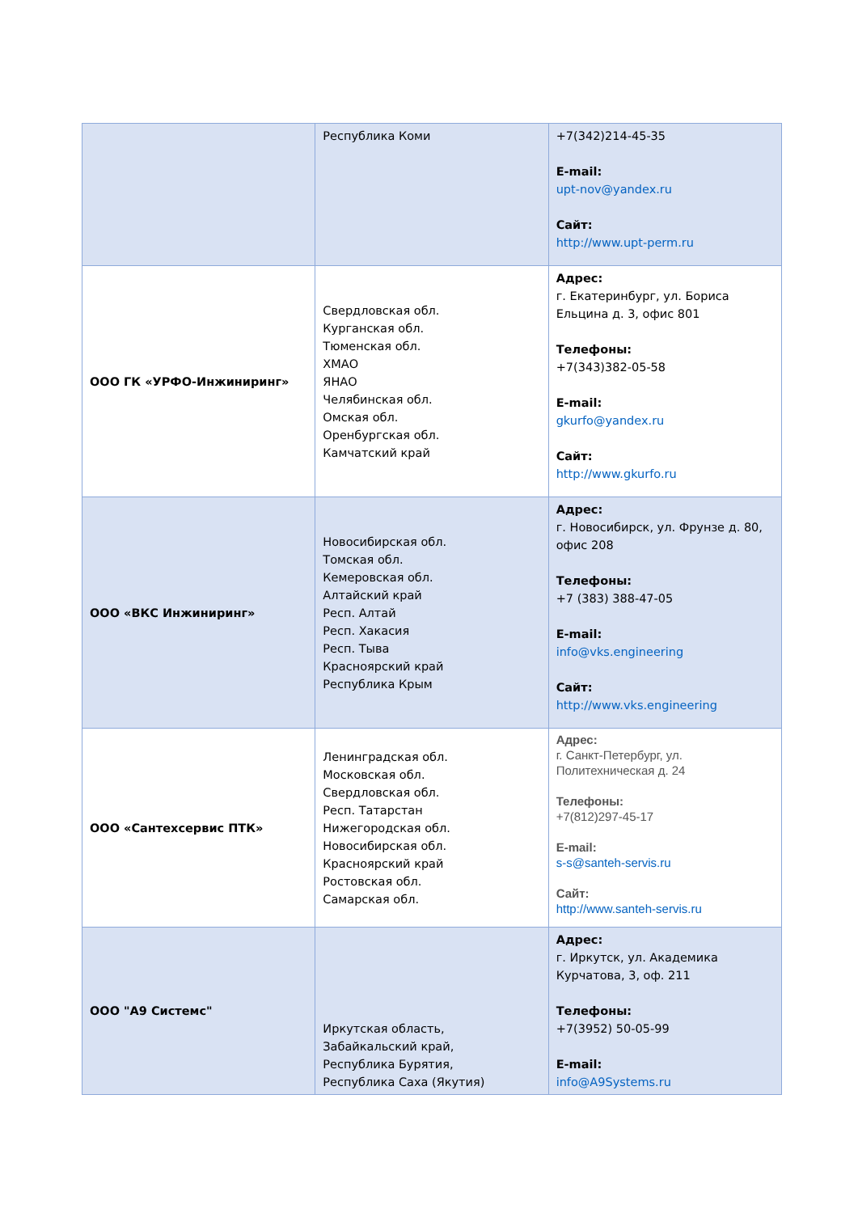| | Республика Коми | +7(342)214-45-35 E-mail: upt-nov@yandex.ru Сайт: http://www.upt-perm.ru |
| ООО ГК «УРФО-Инжиниринг» | Свердловская обл. Курганская обл. Тюменская обл. ХМАО ЯНАО Челябинская обл. Омская обл. Оренбургская обл. Камчатский край | Адрес: г. Екатеринбург, ул. Бориса Ельцина д. 3, офис 801 Телефоны: +7(343)382-05-58 E-mail: gkurfo@yandex.ru Сайт: http://www.gkurfo.ru |
| ООО «ВКС Инжиниринг» | Новосибирская обл. Томская обл. Кемеровская обл. Алтайский край Респ. Алтай Респ. Хакасия Респ. Тыва Красноярский край Республика Крым | Адрес: г. Новосибирск, ул. Фрунзе д. 80, офис 208 Телефоны: +7 (383) 388-47-05 E-mail: info@vks.engineering Сайт: http://www.vks.engineering |
| ООО «Сантехсервис ПТК» | Ленинградская обл. Московская обл. Свердловская обл. Респ. Татарстан Нижегородская обл. Новосибирская обл. Красноярский край Ростовская обл. Самарская обл. | Адрес: г. Санкт-Петербург, ул. Политехническая д. 24 Телефоны: +7(812)297-45-17 E-mail: s-s@santeh-servis.ru Сайт: http://www.santeh-servis.ru |
| ООО "А9 Системс" | Иркутская область, Забайкальский край, Республика Бурятия, Республика Саха (Якутия) | Адрес: г. Иркутск, ул. Академика Курчатова, 3, оф. 211 Телефоны: +7(3952) 50-05-99 E-mail: info@A9Systems.ru |